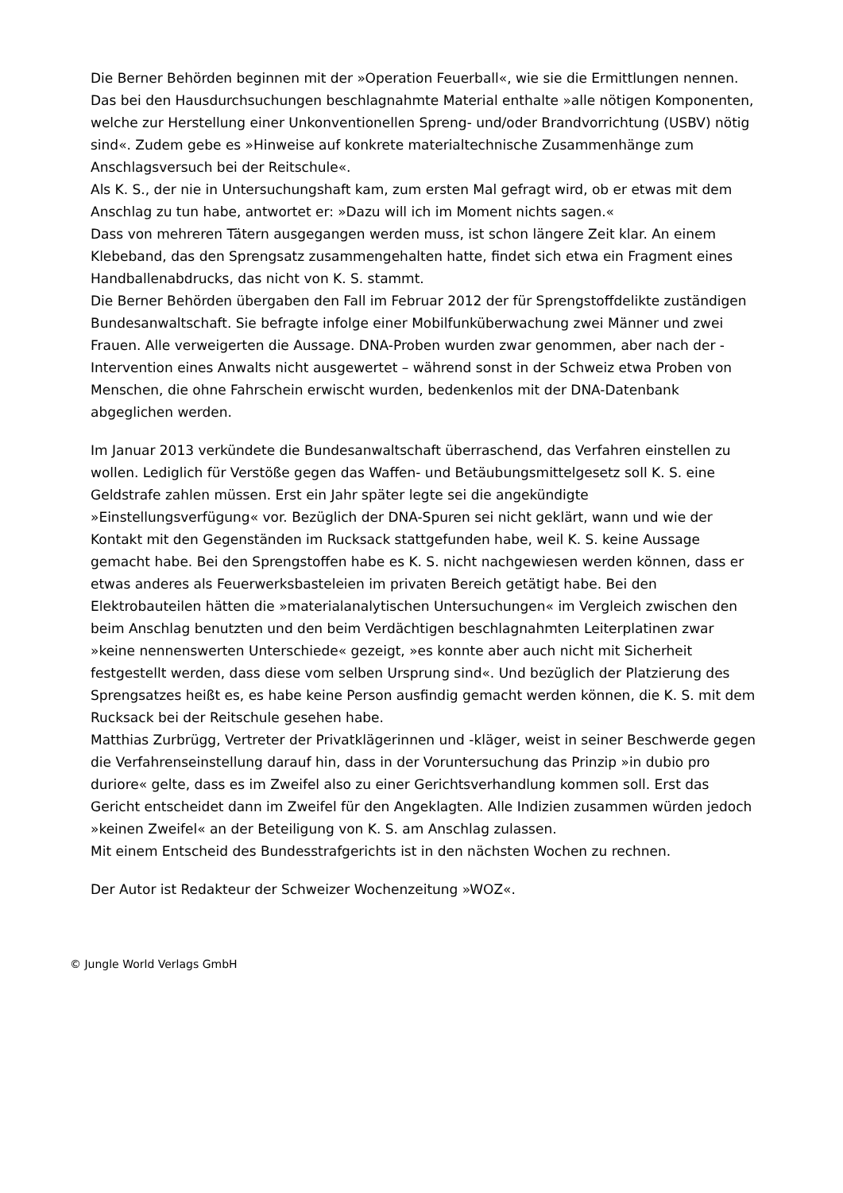Die Berner Behörden beginnen mit der »Operation Feuerball«, wie sie die Ermittlungen nennen. Das bei den Hausdurchsuchungen beschlagnahmte Material enthalte »alle nötigen Komponenten, welche zur Herstellung einer Unkonventionellen Spreng- und/oder Brandvorrichtung (USBV) nötig sind«. Zudem gebe es »Hinweise auf konkrete materialtechnische Zusammenhänge zum Anschlagsversuch bei der Reitschule«.
Als K. S., der nie in Untersuchungshaft kam, zum ersten Mal gefragt wird, ob er etwas mit dem Anschlag zu tun habe, antwortet er: »Dazu will ich im Moment nichts sagen.«
Dass von mehreren Tätern ausgegangen werden muss, ist schon längere Zeit klar. An einem Klebeband, das den Sprengsatz zusammengehalten hatte, findet sich etwa ein Fragment eines Handballenabdrucks, das nicht von K. S. stammt.
Die Berner Behörden übergaben den Fall im Februar 2012 der für Sprengstoffdelikte zuständigen Bundesanwaltschaft. Sie befragte infolge einer Mobilfunküberwachung zwei Männer und zwei Frauen. Alle verweigerten die Aussage. DNA-Proben wurden zwar genommen, aber nach der -Intervention eines Anwalts nicht ausgewertet – während sonst in der Schweiz etwa Proben von Menschen, die ohne Fahrschein erwischt wurden, bedenkenlos mit der DNA-Datenbank abgeglichen werden.
Im Januar 2013 verkündete die Bundesanwaltschaft überraschend, das Verfahren einstellen zu wollen. Lediglich für Verstöße gegen das Waffen- und Betäubungsmittelgesetz soll K. S. eine Geldstrafe zahlen müssen. Erst ein Jahr später legte sei die angekündigte »Einstellungsverfügung« vor. Bezüglich der DNA-Spuren sei nicht geklärt, wann und wie der Kontakt mit den Gegenständen im Rucksack stattgefunden habe, weil K. S. keine Aussage gemacht habe. Bei den Sprengstoffen habe es K. S. nicht nachgewiesen werden können, dass er etwas anderes als Feuerwerksbasteleien im privaten Bereich getätigt habe. Bei den Elektrobauteilen hätten die »materialanalytischen Untersuchungen« im Vergleich zwischen den beim Anschlag benutzten und den beim Verdächtigen beschlagnahmten Leiterplatinen zwar »keine nennenswerten Unterschiede« gezeigt, »es konnte aber auch nicht mit Sicherheit festgestellt werden, dass diese vom selben Ursprung sind«. Und bezüglich der Platzierung des Sprengsatzes heißt es, es habe keine Person ausfindig gemacht werden können, die K. S. mit dem Rucksack bei der Reitschule gesehen habe.
Matthias Zurbrügg, Vertreter der Privatklägerinnen und -kläger, weist in seiner Beschwerde gegen die Verfahrenseinstellung darauf hin, dass in der Voruntersuchung das Prinzip »in dubio pro duriore« gelte, dass es im Zweifel also zu einer Gerichtsverhandlung kommen soll. Erst das Gericht entscheidet dann im Zweifel für den Angeklagten. Alle Indizien zusammen würden jedoch »keinen Zweifel« an der Beteiligung von K. S. am Anschlag zulassen.
Mit einem Entscheid des Bundesstrafgerichts ist in den nächsten Wochen zu rechnen.
Der Autor ist Redakteur der Schweizer Wochenzeitung »WOZ«.
© Jungle World Verlags GmbH